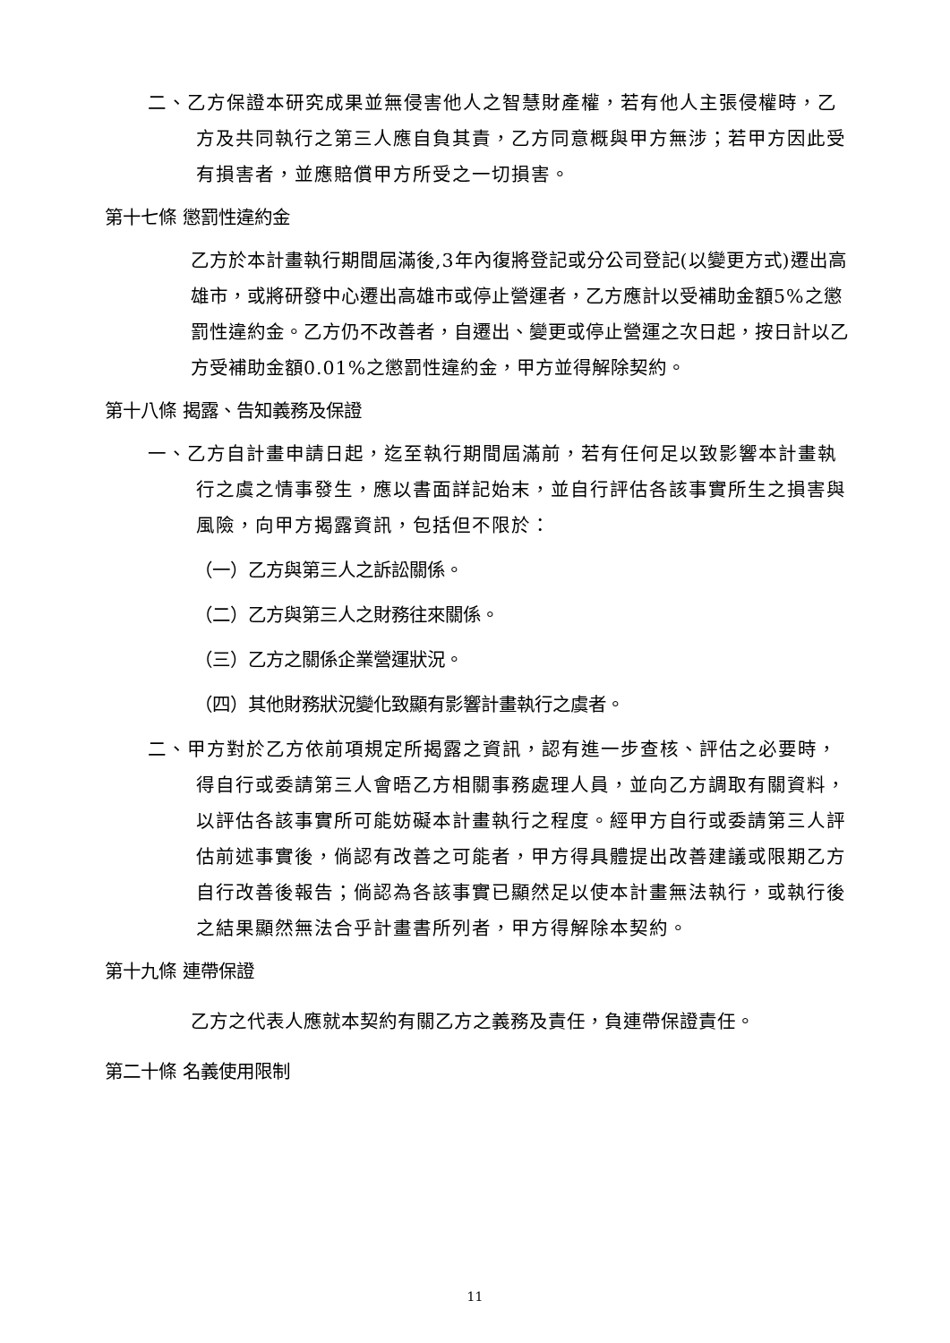二、乙方保證本研究成果並無侵害他人之智慧財產權，若有他人主張侵權時，乙方及共同執行之第三人應自負其責，乙方同意概與甲方無涉；若甲方因此受有損害者，並應賠償甲方所受之一切損害。
第十七條 懲罰性違約金
乙方於本計畫執行期間屆滿後,3年內復將登記或分公司登記(以變更方式)遷出高雄市，或將研發中心遷出高雄市或停止營運者，乙方應計以受補助金額5%之懲罰性違約金。乙方仍不改善者，自遷出、變更或停止營運之次日起，按日計以乙方受補助金額0.01%之懲罰性違約金，甲方並得解除契約。
第十八條 揭露、告知義務及保證
一、乙方自計畫申請日起，迄至執行期間屆滿前，若有任何足以致影響本計畫執行之虞之情事發生，應以書面詳記始末，並自行評估各該事實所生之損害與風險，向甲方揭露資訊，包括但不限於：
（一）乙方與第三人之訴訟關係。
（二）乙方與第三人之財務往來關係。
（三）乙方之關係企業營運狀況。
（四）其他財務狀況變化致顯有影響計畫執行之虞者。
二、甲方對於乙方依前項規定所揭露之資訊，認有進一步查核、評估之必要時，得自行或委請第三人會晤乙方相關事務處理人員，並向乙方調取有關資料，以評估各該事實所可能妨礙本計畫執行之程度。經甲方自行或委請第三人評估前述事實後，倘認有改善之可能者，甲方得具體提出改善建議或限期乙方自行改善後報告；倘認為各該事實已顯然足以使本計畫無法執行，或執行後之結果顯然無法合乎計畫書所列者，甲方得解除本契約。
第十九條 連帶保證
乙方之代表人應就本契約有關乙方之義務及責任，負連帶保證責任。
第二十條 名義使用限制
11